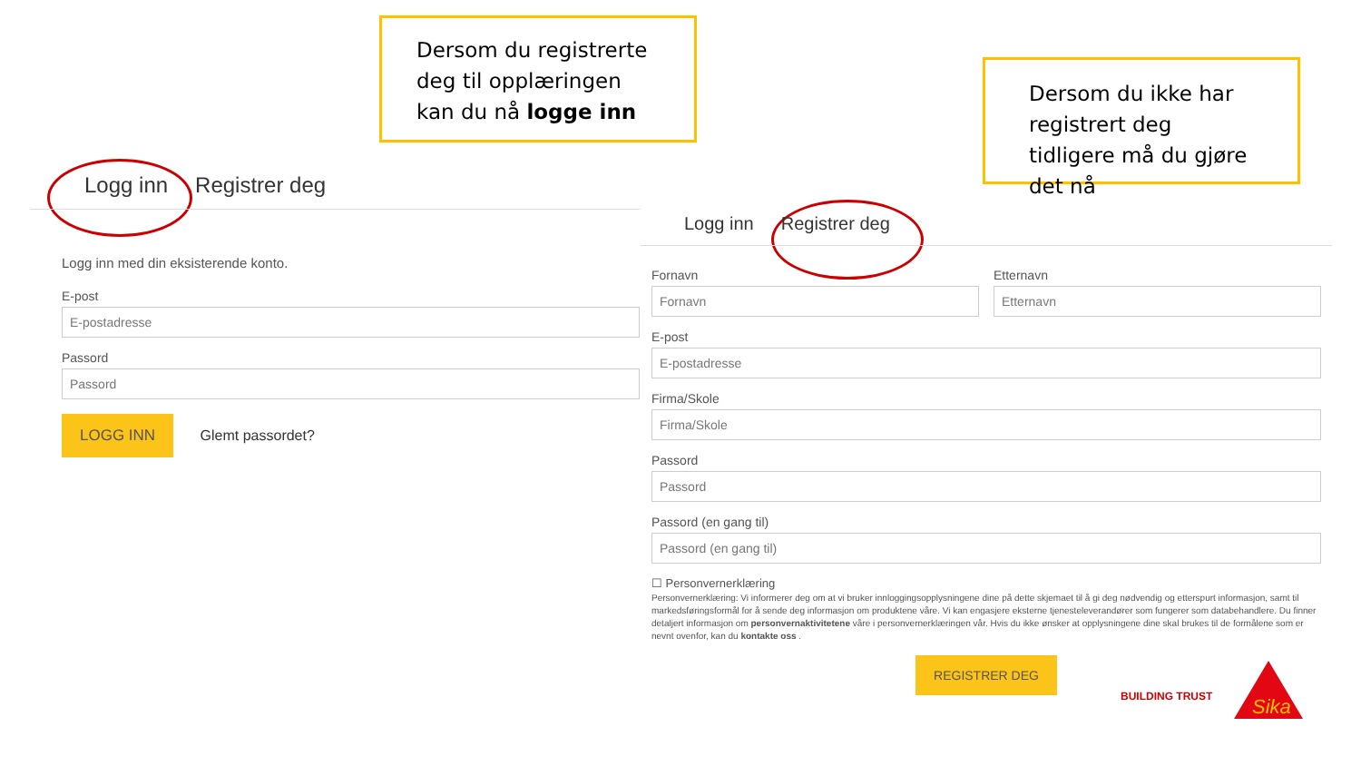Dersom du registrerte deg til opplæringen kan du nå logge inn
Dersom du ikke har registrert deg tidligere må du gjøre det nå
Logg inn Registrer deg
Logg inn med din eksisterende konto.
E-post
E-postadresse
Passord
Passord
LOGG INN Glemt passordet?
Logg inn Registrer deg
Fornavn
Fornavn
Etternavn
Etternavn
E-post
E-postadresse
Firma/Skole
Firma/Skole
Passord
Passord
Passord (en gang til)
Passord (en gang til)
☐ Personvernerklæring
Personvernerklæring: Vi informerer deg om at vi bruker innloggingsopplysningene dine på dette skjemaet til å gi deg nødvendig og etterspurt informasjon, samt til markedsføringsformål for å sende deg informasjon om produktene våre. Vi kan engasjere eksterne tjenesteleverandører som fungerer som databehandlere. Du finner detaljert informasjon om personvernaktivitetene våre i personvernerklæringen vår. Hvis du ikke ønsker at opplysningene dine skal brukes til de formålene som er nevnt ovenfor, kan du kontakte oss .
REGISTRER DEG
BUILDING TRUST
Sika